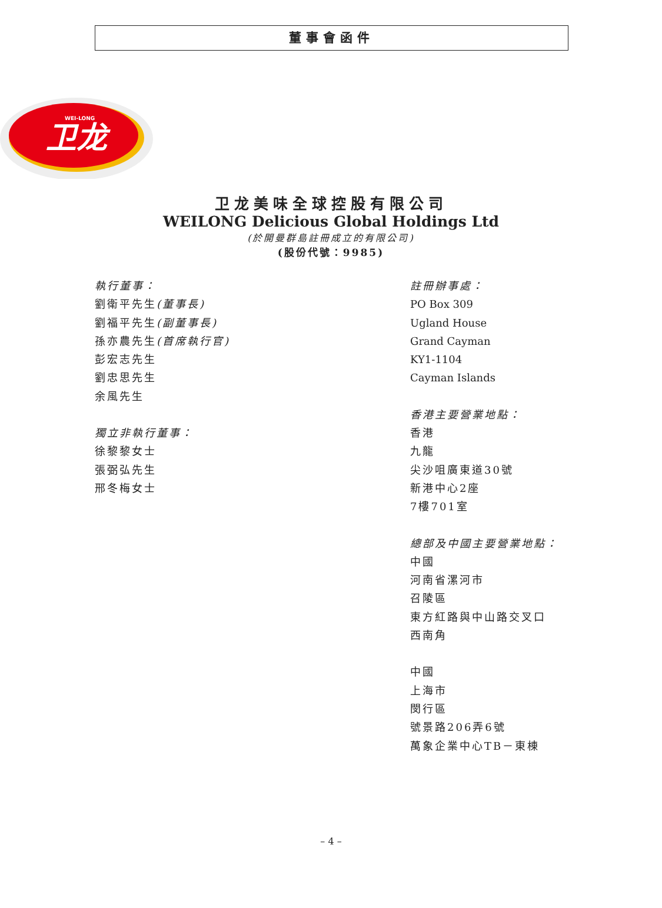董事會函件
卫龙
WEI-LONG
卫龙美味全球控股有限公司
WEILONG Delicious Global Holdings Ltd
(於開曼群島註冊成立的有限公司)
(股份代號：9985)
執行董事：
劉衛平先生(董事長)
劉福平先生(副董事長)
孫亦農先生(首席執行官)
彭宏志先生
劉忠思先生
余風先生
獨立非執行董事：
徐黎黎女士
張弼弘先生
邢冬梅女士
註冊辦事處：
PO Box 309
Ugland House
Grand Cayman
KY1-1104
Cayman Islands
香港主要營業地點：
香港
九龍
尖沙咀廣東道30號
新港中心2座
7樓701室
總部及中國主要營業地點：
中國
河南省漯河市
召陵區
東方紅路與中山路交叉口
西南角
中國
上海市
閔行區
號景路206弄6號
萬象企業中心TB－東棟
– 4 –